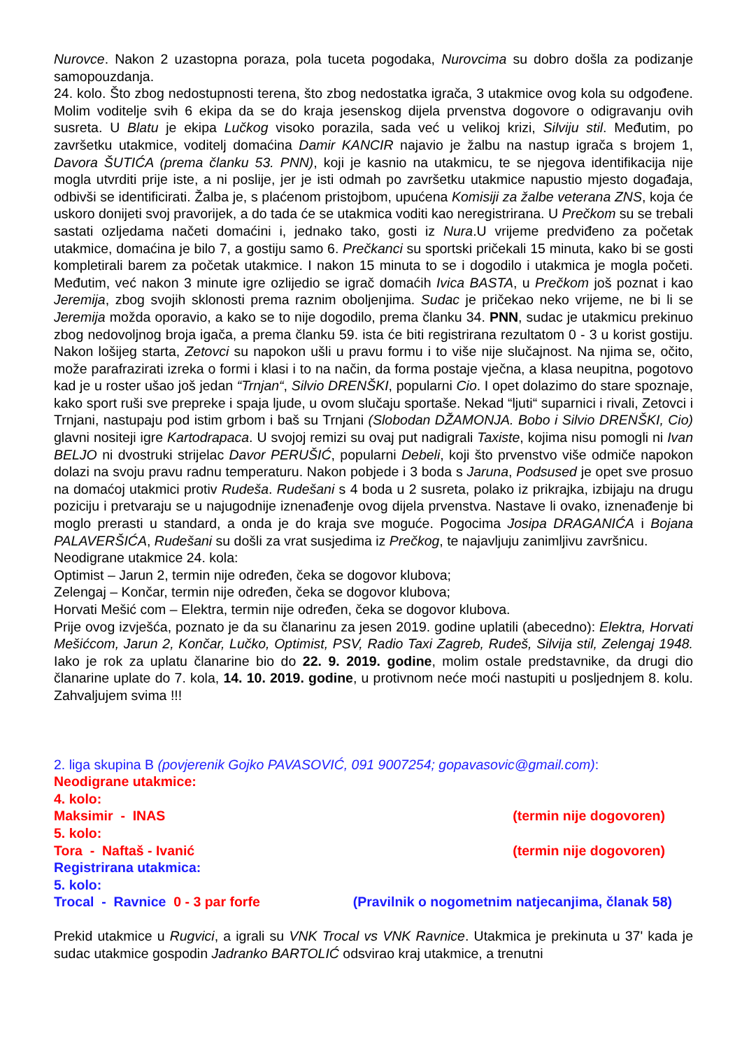Nurovce. Nakon 2 uzastopna poraza, pola tuceta pogodaka, Nurovcima su dobro došla za podizanje samopouzdanja.
24. kolo. Što zbog nedostupnosti terena, što zbog nedostatka igrača, 3 utakmice ovog kola su odgođene. Molim voditelje svih 6 ekipa da se do kraja jesenskog dijela prvenstva dogovore o odigravanju ovih susreta. U Blatu je ekipa Lučkog visoko porazila, sada već u velikoj krizi, Silviju stil. Međutim, po završetku utakmice, voditelj domaćina Damir KANCIR najavio je žalbu na nastup igrača s brojem 1, Davora ŠUTIĆA (prema članku 53. PNN), koji je kasnio na utakmicu, te se njegova identifikacija nije mogla utvrditi prije iste, a ni poslije, jer je isti odmah po završetku utakmice napustio mjesto događaja, odbivši se identificirati. Žalba je, s plaćenom pristojbom, upućena Komisiji za žalbe veterana ZNS, koja će uskoro donijeti svoj pravorijek, a do tada će se utakmica voditi kao neregistrirana. U Prečkom su se trebali sastati ozljedama načeti domaćini i, jednako tako, gosti iz Nura.U vrijeme predviđeno za početak utakmice, domaćina je bilo 7, a gostiju samo 6. Prečkanci su sportski pričekali 15 minuta, kako bi se gosti kompletirali barem za početak utakmice. I nakon 15 minuta to se i dogodilo i utakmica je mogla početi. Međutim, već nakon 3 minute igre ozlijedio se igrač domaćih Ivica BASTA, u Prečkom još poznat i kao Jeremija, zbog svojih sklonosti prema raznim oboljenjima. Sudac je pričekao neko vrijeme, ne bi li se Jeremija možda oporavio, a kako se to nije dogodilo, prema članku 34. PNN, sudac je utakmicu prekinuo zbog nedovoljnog broja igača, a prema članku 59. ista će biti registrirana rezultatom 0 - 3 u korist gostiju. Nakon lošijeg starta, Zetovci su napokon ušli u pravu formu i to više nije slučajnost. Na njima se, očito, može parafrazirati izreka o formi i klasi i to na način, da forma postaje vječna, a klasa neupitna, pogotovo kad je u roster ušao još jedan “Trnjan“, Silvio DRENŠKI, popularni Cio. I opet dolazimo do stare spoznaje, kako sport ruši sve prepreke i spaja ljude, u ovom slučaju sportaše. Nekad “ljuti“ suparnici i rivali, Zetovci i Trnjani, nastupaju pod istim grbom i baš su Trnjani (Slobodan DŽAMONJA. Bobo i Silvio DRENŠKI, Cio) glavni nositeji igre Kartodrapaca. U svojoj remizi su ovaj put nadigrali Taxiste, kojima nisu pomogli ni Ivan BELJO ni dvostruki strijelac Davor PERUŠIĆ, popularni Debeli, koji što prvenstvo više odmiče napokon dolazi na svoju pravu radnu temperaturu. Nakon pobjede i 3 boda s Jaruna, Podsused je opet sve prosuo na domaćoj utakmici protiv Rudeša. Rudešani s 4 boda u 2 susreta, polako iz prikrajka, izbijaju na drugu poziciju i pretvaraju se u najugodnije iznenađenje ovog dijela prvenstva. Nastave li ovako, iznenađenje bi moglo prerasti u standard, a onda je do kraja sve moguće. Pogocima Josipa DRAGANIĆA i Bojana PALAVERŠIĆA, Rudešani su došli za vrat susjedima iz Prečkog, te najavljuju zanimljivu završnicu.
Neodigrane utakmice 24. kola:
Optimist – Jarun 2, termin nije određen, čeka se dogovor klubova;
Zelengaj – Končar, termin nije određen, čeka se dogovor klubova;
Horvati Mešić com – Elektra, termin nije određen, čeka se dogovor klubova.
Prije ovog izvješća, poznato je da su članarinu za jesen 2019. godine uplatili (abecedno): Elektra, Horvati Mešićcom, Jarun 2, Končar, Lučko, Optimist, PSV, Radio Taxi Zagreb, Rudeš, Silvija stil, Zelengaj 1948. Iako je rok za uplatu članarine bio do 22. 9. 2019. godine, molim ostale predstavnike, da drugi dio članarine uplate do 7. kola, 14. 10. 2019. godine, u protivnom neće moći nastupiti u posljednjem 8. kolu. Zahvaljujem svima !!!
2. liga skupina B (povjerenik Gojko PAVASOVIĆ, 091 9007254; gopavasovic@gmail.com):
Neodigrane utakmice:
4. kolo:
Maksimir - INAS (termin nije dogovoren)
5. kolo:
Tora - Naftaš - Ivanić (termin nije dogovoren)
Registrirana utakmica:
5. kolo:
Trocal - Ravnice 0 - 3 par forfe (Pravilnik o nogometnim natjecanjima, članak 58)
Prekid utakmice u Rugvici, a igrali su VNK Trocal vs VNK Ravnice. Utakmica je prekinuta u 37' kada je sudac utakmice gospodin Jadranko BARTOLIĆ odsvirao kraj utakmice, a trenutni